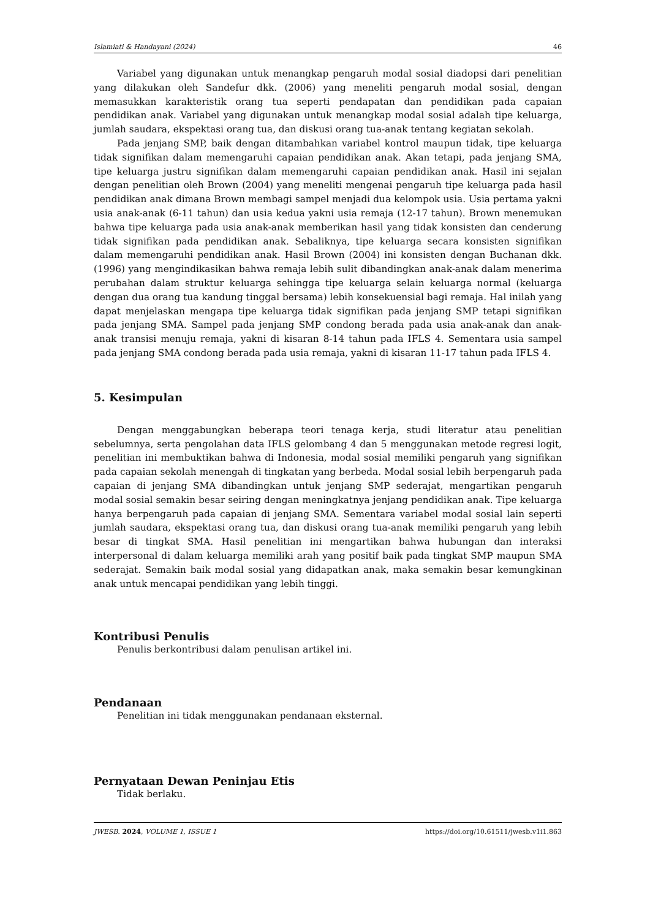Islamiati & Handayani (2024) 46
Variabel yang digunakan untuk menangkap pengaruh modal sosial diadopsi dari penelitian yang dilakukan oleh Sandefur dkk. (2006) yang meneliti pengaruh modal sosial, dengan memasukkan karakteristik orang tua seperti pendapatan dan pendidikan pada capaian pendidikan anak. Variabel yang digunakan untuk menangkap modal sosial adalah tipe keluarga, jumlah saudara, ekspektasi orang tua, dan diskusi orang tua-anak tentang kegiatan sekolah.
Pada jenjang SMP, baik dengan ditambahkan variabel kontrol maupun tidak, tipe keluarga tidak signifikan dalam memengaruhi capaian pendidikan anak. Akan tetapi, pada jenjang SMA, tipe keluarga justru signifikan dalam memengaruhi capaian pendidikan anak. Hasil ini sejalan dengan penelitian oleh Brown (2004) yang meneliti mengenai pengaruh tipe keluarga pada hasil pendidikan anak dimana Brown membagi sampel menjadi dua kelompok usia. Usia pertama yakni usia anak-anak (6-11 tahun) dan usia kedua yakni usia remaja (12-17 tahun). Brown menemukan bahwa tipe keluarga pada usia anak-anak memberikan hasil yang tidak konsisten dan cenderung tidak signifikan pada pendidikan anak. Sebaliknya, tipe keluarga secara konsisten signifikan dalam memengaruhi pendidikan anak. Hasil Brown (2004) ini konsisten dengan Buchanan dkk. (1996) yang mengindikasikan bahwa remaja lebih sulit dibandingkan anak-anak dalam menerima perubahan dalam struktur keluarga sehingga tipe keluarga selain keluarga normal (keluarga dengan dua orang tua kandung tinggal bersama) lebih konsekuensial bagi remaja. Hal inilah yang dapat menjelaskan mengapa tipe keluarga tidak signifikan pada jenjang SMP tetapi signifikan pada jenjang SMA. Sampel pada jenjang SMP condong berada pada usia anak-anak dan anak-anak transisi menuju remaja, yakni di kisaran 8-14 tahun pada IFLS 4. Sementara usia sampel pada jenjang SMA condong berada pada usia remaja, yakni di kisaran 11-17 tahun pada IFLS 4.
5. Kesimpulan
Dengan menggabungkan beberapa teori tenaga kerja, studi literatur atau penelitian sebelumnya, serta pengolahan data IFLS gelombang 4 dan 5 menggunakan metode regresi logit, penelitian ini membuktikan bahwa di Indonesia, modal sosial memiliki pengaruh yang signifikan pada capaian sekolah menengah di tingkatan yang berbeda. Modal sosial lebih berpengaruh pada capaian di jenjang SMA dibandingkan untuk jenjang SMP sederajat, mengartikan pengaruh modal sosial semakin besar seiring dengan meningkatnya jenjang pendidikan anak. Tipe keluarga hanya berpengaruh pada capaian di jenjang SMA. Sementara variabel modal sosial lain seperti jumlah saudara, ekspektasi orang tua, dan diskusi orang tua-anak memiliki pengaruh yang lebih besar di tingkat SMA. Hasil penelitian ini mengartikan bahwa hubungan dan interaksi interpersonal di dalam keluarga memiliki arah yang positif baik pada tingkat SMP maupun SMA sederajat. Semakin baik modal sosial yang didapatkan anak, maka semakin besar kemungkinan anak untuk mencapai pendidikan yang lebih tinggi.
Kontribusi Penulis
Penulis berkontribusi dalam penulisan artikel ini.
Pendanaan
Penelitian ini tidak menggunakan pendanaan eksternal.
Pernyataan Dewan Peninjau Etis
Tidak berlaku.
JWESB. 2024, VOLUME 1, ISSUE 1 https://doi.org/10.61511/jwesb.v1i1.863